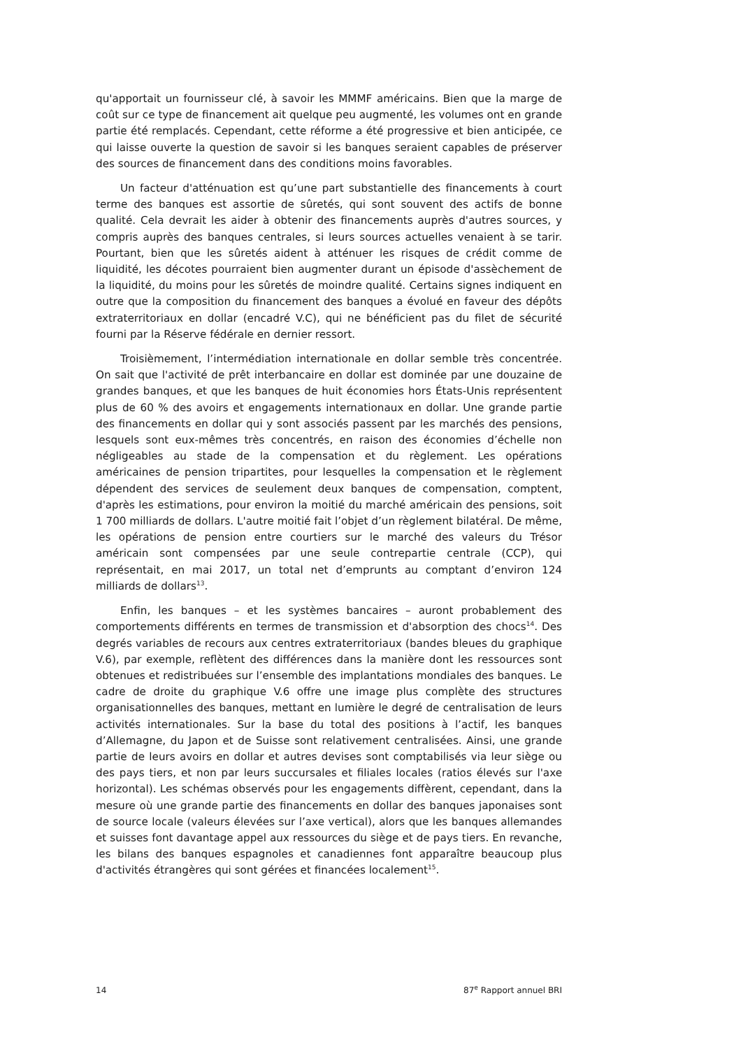qu'apportait un fournisseur clé, à savoir les MMMF américains. Bien que la marge de coût sur ce type de financement ait quelque peu augmenté, les volumes ont en grande partie été remplacés. Cependant, cette réforme a été progressive et bien anticipée, ce qui laisse ouverte la question de savoir si les banques seraient capables de préserver des sources de financement dans des conditions moins favorables.
Un facteur d'atténuation est qu’une part substantielle des financements à court terme des banques est assortie de sûretés, qui sont souvent des actifs de bonne qualité. Cela devrait les aider à obtenir des financements auprès d'autres sources, y compris auprès des banques centrales, si leurs sources actuelles venaient à se tarir. Pourtant, bien que les sûretés aident à atténuer les risques de crédit comme de liquidité, les décotes pourraient bien augmenter durant un épisode d'assèchement de la liquidité, du moins pour les sûretés de moindre qualité. Certains signes indiquent en outre que la composition du financement des banques a évolué en faveur des dépôts extraterritoriaux en dollar (encadré V.C), qui ne bénéficient pas du filet de sécurité fourni par la Réserve fédérale en dernier ressort.
Troisièmement, l’intermédiation internationale en dollar semble très concentrée. On sait que l'activité de prêt interbancaire en dollar est dominée par une douzaine de grandes banques, et que les banques de huit économies hors États-Unis représentent plus de 60 % des avoirs et engagements internationaux en dollar. Une grande partie des financements en dollar qui y sont associés passent par les marchés des pensions, lesquels sont eux-mêmes très concentrés, en raison des économies d’échelle non négligeables au stade de la compensation et du règlement. Les opérations américaines de pension tripartites, pour lesquelles la compensation et le règlement dépendent des services de seulement deux banques de compensation, comptent, d'après les estimations, pour environ la moitié du marché américain des pensions, soit 1 700 milliards de dollars. L'autre moitié fait l’objet d’un règlement bilatéral. De même, les opérations de pension entre courtiers sur le marché des valeurs du Trésor américain sont compensées par une seule contrepartie centrale (CCP), qui représentait, en mai 2017, un total net d’emprunts au comptant d’environ 124 milliards de dollars<sup>13</sup>.
Enfin, les banques – et les systèmes bancaires – auront probablement des comportements différents en termes de transmission et d'absorption des chocs<sup>14</sup>. Des degrés variables de recours aux centres extraterritoriaux (bandes bleues du graphique V.6), par exemple, reflètent des différences dans la manière dont les ressources sont obtenues et redistribuées sur l’ensemble des implantations mondiales des banques. Le cadre de droite du graphique V.6 offre une image plus complète des structures organisationnelles des banques, mettant en lumière le degré de centralisation de leurs activités internationales. Sur la base du total des positions à l’actif, les banques d’Allemagne, du Japon et de Suisse sont relativement centralisées. Ainsi, une grande partie de leurs avoirs en dollar et autres devises sont comptabilisés via leur siège ou des pays tiers, et non par leurs succursales et filiales locales (ratios élevés sur l'axe horizontal). Les schémas observés pour les engagements diffèrent, cependant, dans la mesure où une grande partie des financements en dollar des banques japonaises sont de source locale (valeurs élevées sur l’axe vertical), alors que les banques allemandes et suisses font davantage appel aux ressources du siège et de pays tiers. En revanche, les bilans des banques espagnoles et canadiennes font apparaître beaucoup plus d'activités étrangères qui sont gérées et financées localement<sup>15</sup>.
14 87<sup>e</sup> Rapport annuel BRI